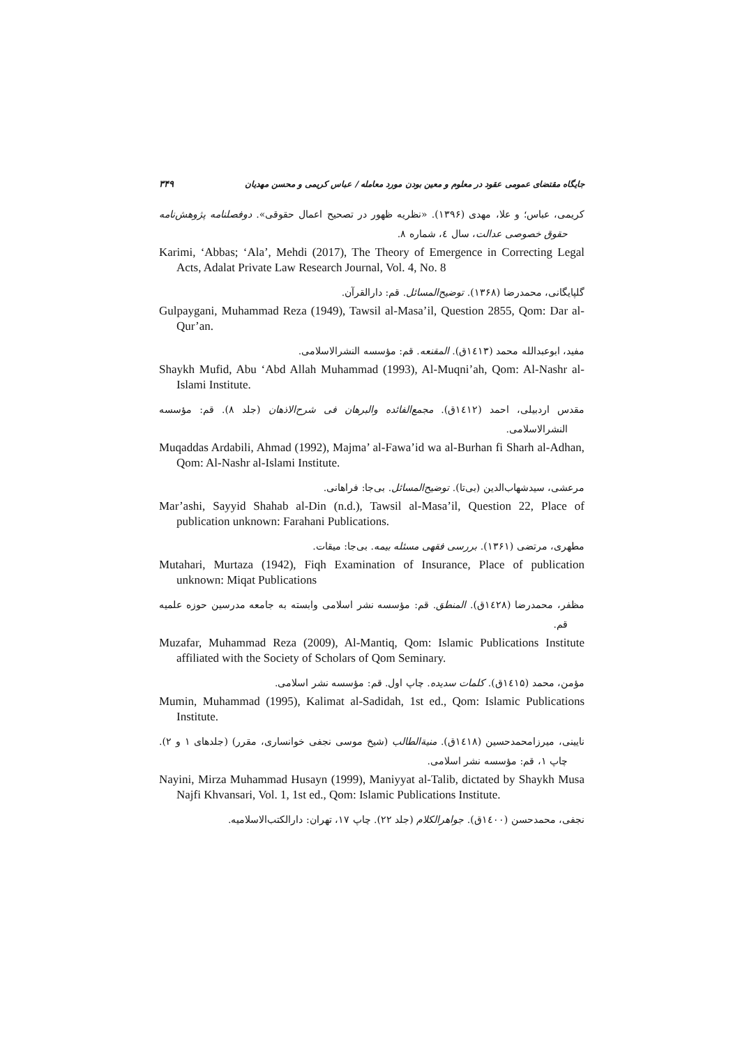جایگاه مقتضای عمومی عقود در معلوم و معین بودن مورد معامله / عباس کریمی و محسن مهدیان ۳۴۹
کریمی، عباس؛ و علا، مهدی (۱۳۹۶). «نظریه ظهور در تصحیح اعمال حقوقی». دوفصلنامه پژوهش‌نامه حقوق خصوصی عدالت، سال ٤، شماره ۸.
Karimi, ‘Abbas; ‘Ala’, Mehdi (2017), The Theory of Emergence in Correcting Legal Acts, Adalat Private Law Research Journal, Vol. 4, No. 8
گلپایگانی، محمدرضا (۱۳۶۸). توضیح‌المسائل. قم: دارالقرآن.
Gulpaygani, Muhammad Reza (1949), Tawsil al-Masa’il, Question 2855, Qom: Dar al-Qur’an.
مفید، ابوعبدالله محمد (۱٤۱۳ق). المقنعه. قم: مؤسسه النشرالاسلامی.
Shaykh Mufid, Abu ‘Abd Allah Muhammad (1993), Al-Muqni’ah, Qom: Al-Nashr al-Islami Institute.
مقدس اردبیلی، احمد (۱٤۱۲ق). مجمع‌الفائده والبرهان فی شرح‌الاذهان (جلد ۸). قم: مؤسسه النشرالاسلامی.
Muqaddas Ardabili, Ahmad (1992), Majma’ al-Fawa’id wa al-Burhan fi Sharh al-Adhan, Qom: Al-Nashr al-Islami Institute.
مرعشی، سیدشهاب‌الدین (بی‌تا). توضیح‌المسائل. بی‌جا: فراهانی.
Mar’ashi, Sayyid Shahab al-Din (n.d.), Tawsil al-Masa’il, Question 22, Place of publication unknown: Farahani Publications.
مطهری، مرتضی (۱۳۶۱). بررسی فقهی مسئله بیمه. بی‌جا: میقات.
Mutahari, Murtaza (1942), Fiqh Examination of Insurance, Place of publication unknown: Miqat Publications
مظفر، محمدرضا (۱٤۲۸ق). المنطق. قم: مؤسسه نشر اسلامی وابسته به جامعه مدرسین حوزه علمیه قم.
Muzafar, Muhammad Reza (2009), Al-Mantiq, Qom: Islamic Publications Institute affiliated with the Society of Scholars of Qom Seminary.
مؤمن، محمد (۱٤۱۵ق). کلمات سدیده. چاپ اول. قم: مؤسسه نشر اسلامی.
Mumin, Muhammad (1995), Kalimat al-Sadidah, 1st ed., Qom: Islamic Publications Institute.
نایینی، میرزامحمدحسین (۱٤۱۸ق). منیةالطالب (شیخ موسی نجفی خوانساری، مقرر) (جلدهای ۱ و ۲). چاپ ۱، قم: مؤسسه نشر اسلامی.
Nayini, Mirza Muhammad Husayn (1999), Maniyyat al-Talib, dictated by Shaykh Musa Najfi Khvansari, Vol. 1, 1st ed., Qom: Islamic Publications Institute.
نجفی، محمدحسن (۱٤۰۰ق). جواهرالکلام (جلد ۲۲). چاپ ۱۷، تهران: دارالکتب‌الاسلامیه.